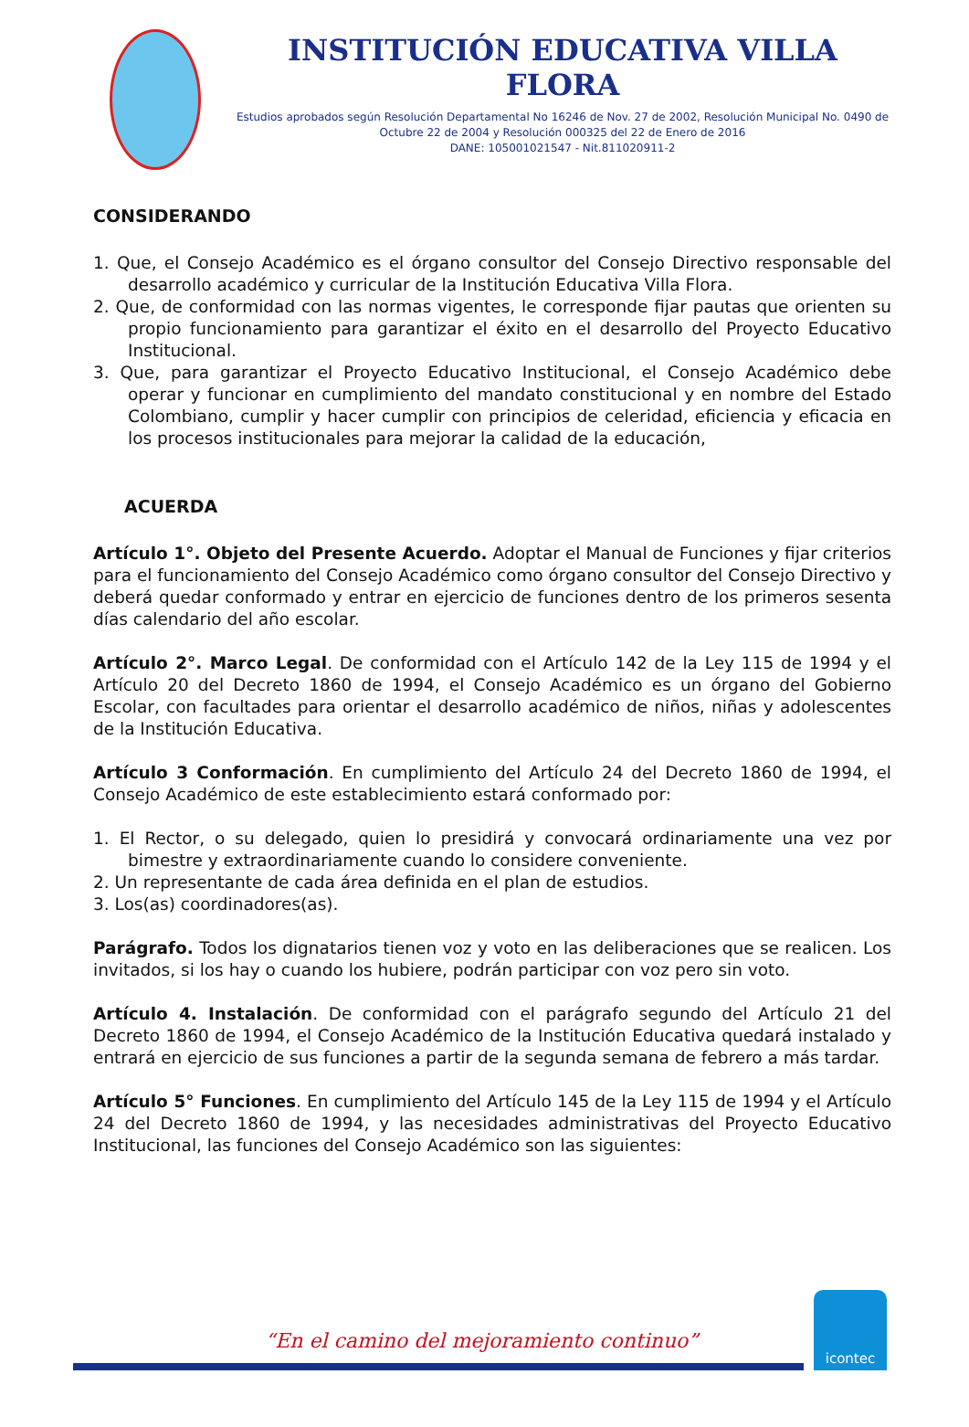INSTITUCIÓN EDUCATIVA VILLA FLORA
Estudios aprobados según Resolución Departamental No 16246 de Nov. 27 de 2002, Resolución Municipal No. 0490 de Octubre 22 de 2004 y Resolución 000325 del 22 de Enero de 2016
DANE: 105001021547 - Nit.811020911-2
CONSIDERANDO
1. Que, el Consejo Académico es el órgano consultor del Consejo Directivo responsable del desarrollo académico y curricular de la Institución Educativa Villa Flora.
2. Que, de conformidad con las normas vigentes, le corresponde fijar pautas que orienten su propio funcionamiento para garantizar el éxito en el desarrollo del Proyecto Educativo Institucional.
3. Que, para garantizar el Proyecto Educativo Institucional, el Consejo Académico debe operar y funcionar en cumplimiento del mandato constitucional y en nombre del Estado Colombiano, cumplir y hacer cumplir con principios de celeridad, eficiencia y eficacia en los procesos institucionales para mejorar la calidad de la educación,
ACUERDA
Artículo 1°. Objeto del Presente Acuerdo. Adoptar el Manual de Funciones y fijar criterios para el funcionamiento del Consejo Académico como órgano consultor del Consejo Directivo y deberá quedar conformado y entrar en ejercicio de funciones dentro de los primeros sesenta días calendario del año escolar.
Artículo 2°. Marco Legal. De conformidad con el Artículo 142 de la Ley 115 de 1994 y el Artículo 20 del Decreto 1860 de 1994, el Consejo Académico es un órgano del Gobierno Escolar, con facultades para orientar el desarrollo académico de niños, niñas y adolescentes de la Institución Educativa.
Artículo 3 Conformación. En cumplimiento del Artículo 24 del Decreto 1860 de 1994, el Consejo Académico de este establecimiento estará conformado por:
1. El Rector, o su delegado, quien lo presidirá y convocará ordinariamente una vez por bimestre y extraordinariamente cuando lo considere conveniente.
2. Un representante de cada área definida en el plan de estudios.
3. Los(as) coordinadores(as).
Parágrafo. Todos los dignatarios tienen voz y voto en las deliberaciones que se realicen. Los invitados, si los hay o cuando los hubiere, podrán participar con voz pero sin voto.
Artículo 4. Instalación. De conformidad con el parágrafo segundo del Artículo 21 del Decreto 1860 de 1994, el Consejo Académico de la Institución Educativa quedará instalado y entrará en ejercicio de sus funciones a partir de la segunda semana de febrero a más tardar.
Artículo 5° Funciones. En cumplimiento del Artículo 145 de la Ley 115 de 1994 y el Artículo 24 del Decreto 1860 de 1994, y las necesidades administrativas del Proyecto Educativo Institucional, las funciones del Consejo Académico son las siguientes:
“En el camino del mejoramiento continuo”
icontec